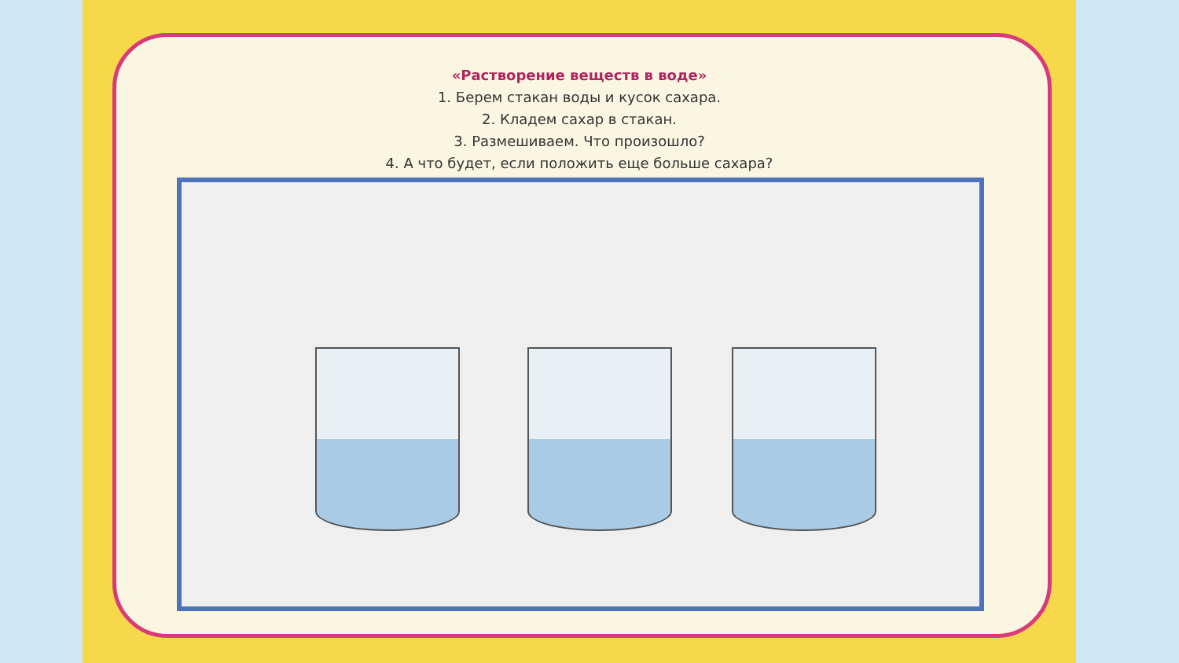«Растворение веществ в воде»
1. Берем стакан воды и кусок сахара.
2. Кладем сахар в стакан.
3. Размешиваем. Что произошло?
4. А что будет, если положить еще больше сахара?